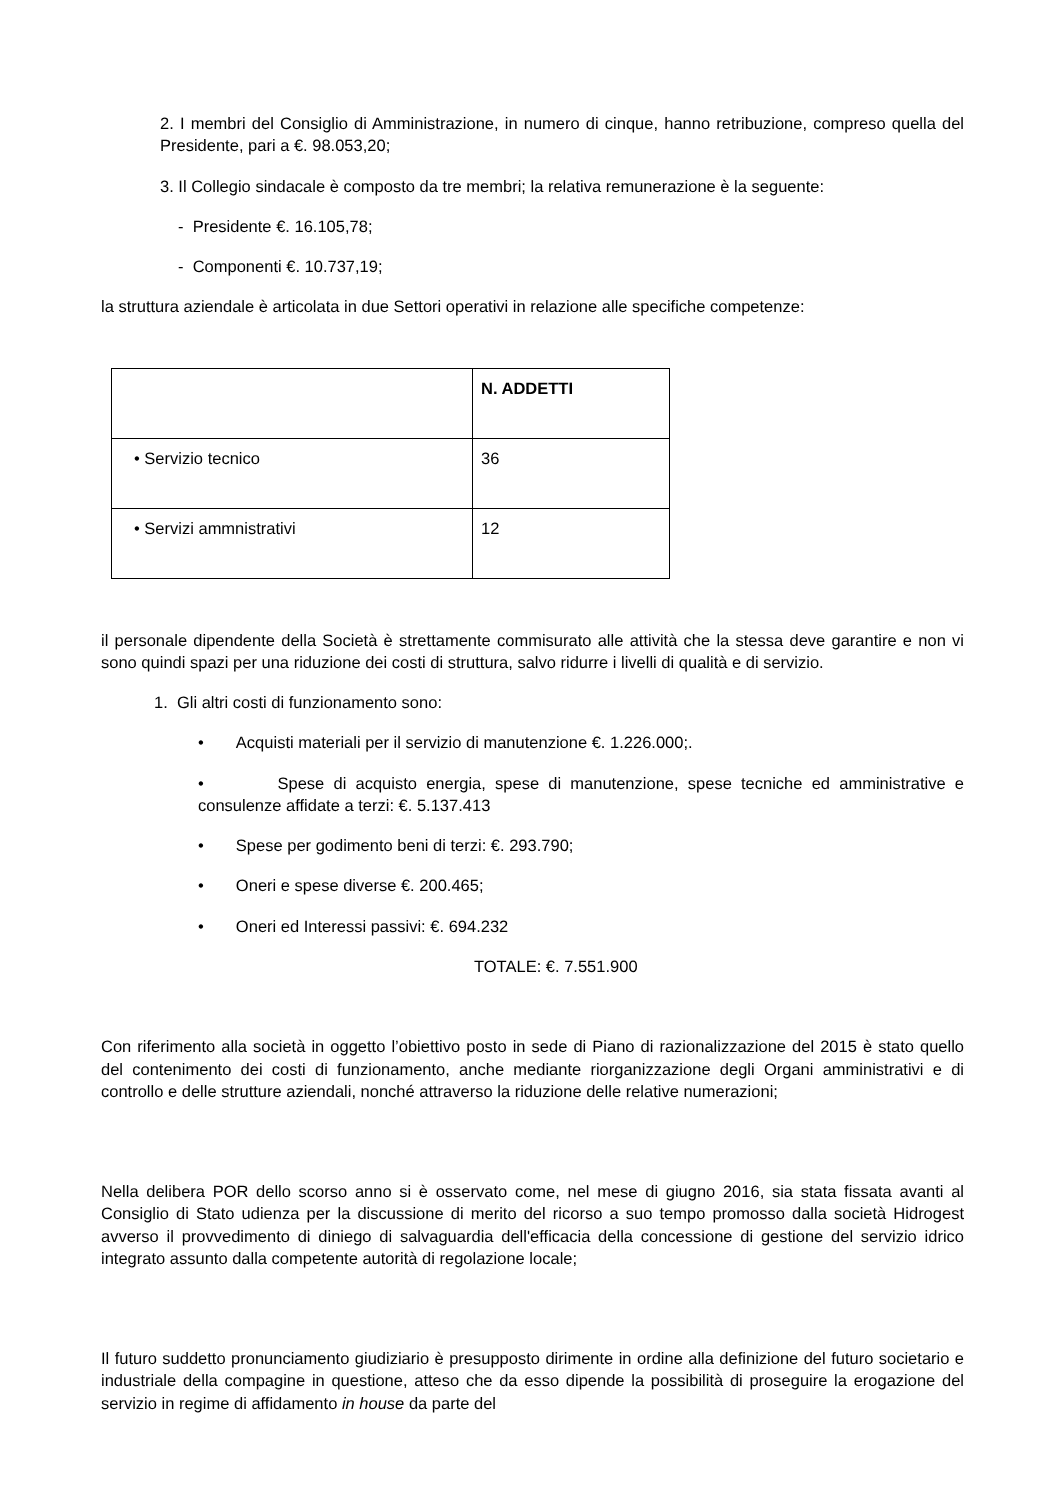2. I membri del Consiglio di Amministrazione, in numero di cinque, hanno retribuzione, compreso quella del Presidente, pari a €. 98.053,20;
3. Il Collegio sindacale è composto da tre membri; la relativa remunerazione è la seguente:
- Presidente €. 16.105,78;
- Componenti €. 10.737,19;
la struttura aziendale è articolata in due Settori operativi in relazione alle specifiche competenze:
| | N. ADDETTI |
| • Servizio tecnico | 36 |
| • Servizi ammnistrativi | 12 |
il personale dipendente della Società è strettamente commisurato alle attività che la stessa deve garantire e non vi sono quindi spazi per una riduzione dei costi di struttura, salvo ridurre i livelli di qualità e di servizio.
1. Gli altri costi di funzionamento sono:
• Acquisti materiali per il servizio di manutenzione €. 1.226.000;.
• Spese di acquisto energia, spese di manutenzione, spese tecniche ed amministrative e consulenze affidate a terzi: €. 5.137.413
• Spese per godimento beni di terzi: €. 293.790;
• Oneri e spese diverse €. 200.465;
• Oneri ed Interessi passivi: €. 694.232
TOTALE: €. 7.551.900
Con riferimento alla società in oggetto l’obiettivo posto in sede di Piano di razionalizzazione del 2015 è stato quello del contenimento dei costi di funzionamento, anche mediante riorganizzazione degli Organi amministrativi e di controllo e delle strutture aziendali, nonché attraverso la riduzione delle relative numerazioni;
Nella delibera POR dello scorso anno si è osservato come, nel mese di giugno 2016, sia stata fissata avanti al Consiglio di Stato udienza per la discussione di merito del ricorso a suo tempo promosso dalla società Hidrogest avverso il provvedimento di diniego di salvaguardia dell'efficacia della concessione di gestione del servizio idrico integrato assunto dalla competente autorità di regolazione locale;
Il futuro suddetto pronunciamento giudiziario è presupposto dirimente in ordine alla definizione del futuro societario e industriale della compagine in questione, atteso che da esso dipende la possibilità di proseguire la erogazione del servizio in regime di affidamento in house da parte del